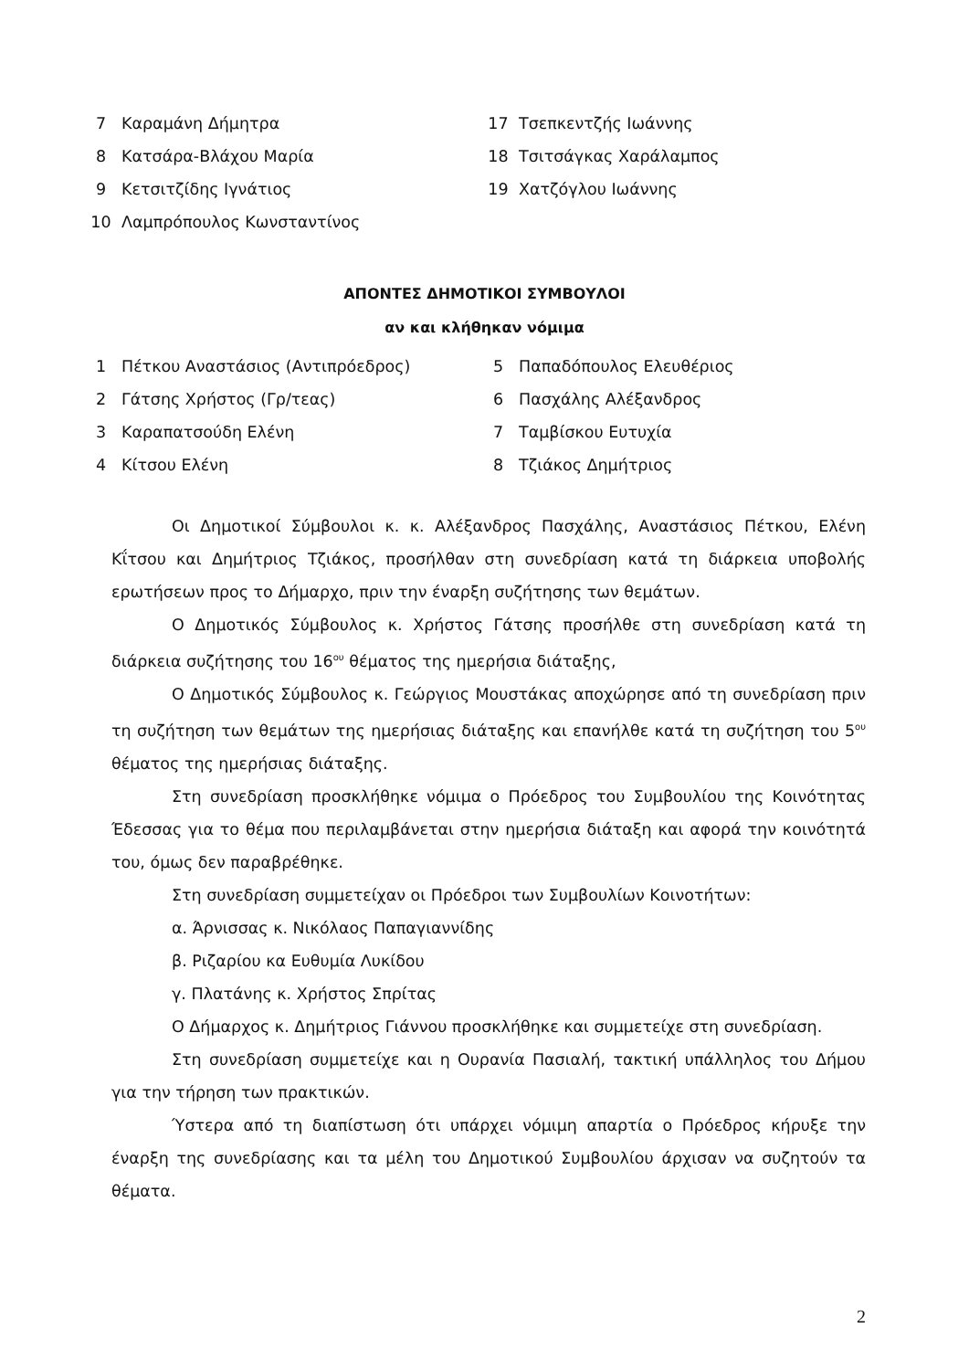| 7 | Καραμάνη Δήμητρα | 17 | Τσεπκεντζής Ιωάννης |
| 8 | Κατσάρα-Βλάχου Μαρία | 18 | Τσιτσάγκας Χαράλαμπος |
| 9 | Κετσιτζίδης Ιγνάτιος | 19 | Χατζόγλου Ιωάννης |
| 10 | Λαμπρόπουλος Κωνσταντίνος | | |
ΑΠΟΝΤΕΣ ΔΗΜΟΤΙΚΟΙ ΣΥΜΒΟΥΛΟΙ
αν και κλήθηκαν νόμιμα
| 1 | Πέτκου Αναστάσιος (Αντιπρόεδρος) | 5 | Παπαδόπουλος Ελευθέριος |
| 2 | Γάτσης Χρήστος (Γρ/τεας) | 6 | Πασχάλης Αλέξανδρος |
| 3 | Καραπατσούδη Ελένη | 7 | Ταμβίσκου Ευτυχία |
| 4 | Κίτσου Ελένη | 8 | Τζιάκος Δημήτριος |
Οι Δημοτικοί Σύμβουλοι κ. κ. Αλέξανδρος Πασχάλης, Αναστάσιος Πέτκου, Ελένη Κΐτσου και Δημήτριος Τζιάκος, προσήλθαν στη συνεδρίαση κατά τη διάρκεια υποβολής ερωτήσεων προς το Δήμαρχο, πριν την έναρξη συζήτησης των θεμάτων.
Ο Δημοτικός Σύμβουλος κ. Χρήστος Γάτσης προσήλθε στη συνεδρίαση κατά τη διάρκεια συζήτησης του 16<sup>ου</sup> θέματος της ημερήσια διάταξης,
Ο Δημοτικός Σύμβουλος κ. Γεώργιος Μουστάκας αποχώρησε από τη συνεδρίαση πριν τη συζήτηση των θεμάτων της ημερήσιας διάταξης και επανήλθε κατά τη συζήτηση του 5<sup>ου</sup> θέματος της ημερήσιας διάταξης.
Στη συνεδρίαση προσκλήθηκε νόμιμα ο Πρόεδρος του Συμβουλίου της Κοινότητας Έδεσσας για το θέμα που περιλαμβάνεται στην ημερήσια διάταξη και αφορά την κοινότητά του, όμως δεν παραβρέθηκε.
Στη συνεδρίαση συμμετείχαν οι Πρόεδροι των Συμβουλίων Κοινοτήτων:
α. Άρνισσας κ. Νικόλαος Παπαγιαννίδης
β. Ριζαρίου κα Ευθυμία Λυκίδου
γ. Πλατάνης κ. Χρήστος Σπρίτας
Ο Δήμαρχος κ. Δημήτριος Γιάννου προσκλήθηκε και συμμετείχε στη συνεδρίαση.
Στη συνεδρίαση συμμετείχε και η Ουρανία Πασιαλή, τακτική υπάλληλος του Δήμου για την τήρηση των πρακτικών.
Ύστερα από τη διαπίστωση ότι υπάρχει νόμιμη απαρτία ο Πρόεδρος κήρυξε την έναρξη της συνεδρίασης και τα μέλη του Δημοτικού Συμβουλίου άρχισαν να συζητούν τα θέματα.
2